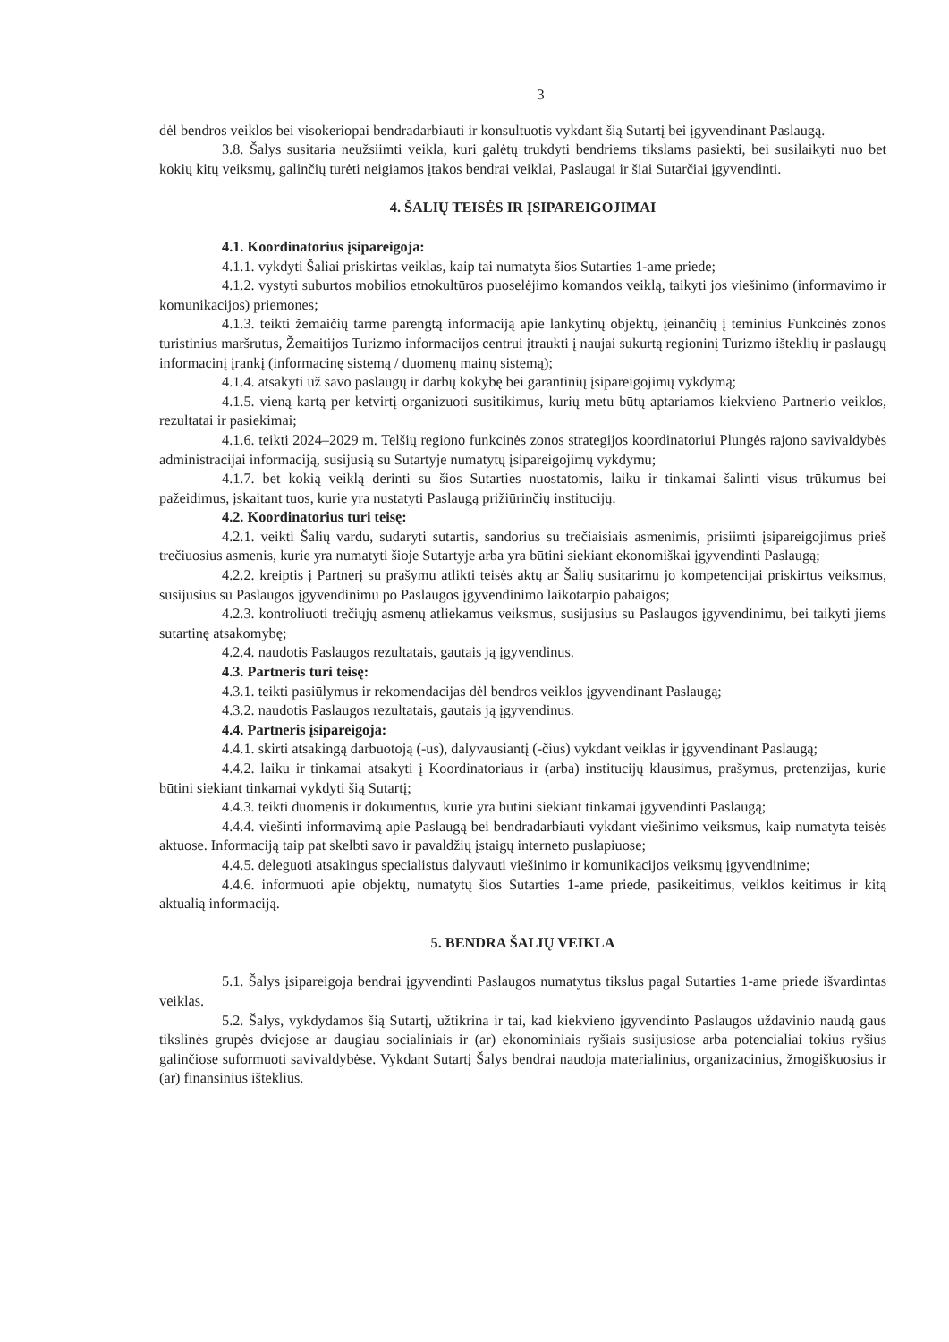3
dėl bendros veiklos bei visokeriopai bendradarbiauti ir konsultuotis vykdant šią Sutartį bei įgyvendinant Paslaugą.
3.8. Šalys susitaria neužsiimti veikla, kuri galėtų trukdyti bendriems tikslams pasiekti, bei susilaikyti nuo bet kokių kitų veiksmų, galinčių turėti neigiamos įtakos bendrai veiklai, Paslaugai ir šiai Sutarčiai įgyvendinti.
4. ŠALIŲ TEISĖS IR ĮSIPAREIGOJIMAI
4.1. Koordinatorius įsipareigoja:
4.1.1. vykdyti Šaliai priskirtas veiklas, kaip tai numatyta šios Sutarties 1-ame priede;
4.1.2. vystyti suburtos mobilios etnokultūros puoselėjimo komandos veiklą, taikyti jos viešinimo (informavimo ir komunikacijos) priemones;
4.1.3. teikti žemaičių tarme parengtą informaciją apie lankytinų objektų, įeinančių į teminius Funkcinės zonos turistinius maršrutus, Žemaitijos Turizmo informacijos centrui įtraukti į naujai sukurtą regioninį Turizmo išteklių ir paslaugų informacinį įrankį (informacinę sistemą / duomenų mainų sistemą);
4.1.4. atsakyti už savo paslaugų ir darbų kokybę bei garantinių įsipareigojimų vykdymą;
4.1.5. vieną kartą per ketvirtį organizuoti susitikimus, kurių metu būtų aptariamos kiekvieno Partnerio veiklos, rezultatai ir pasiekimai;
4.1.6. teikti 2024–2029 m. Telšių regiono funkcinės zonos strategijos koordinatoriui Plungės rajono savivaldybės administracijai informaciją, susijusią su Sutartyje numatytų įsipareigojimų vykdymu;
4.1.7. bet kokią veiklą derinti su šios Sutarties nuostatomis, laiku ir tinkamai šalinti visus trūkumus bei pažeidimus, įskaitant tuos, kurie yra nustatyti Paslaugą prižiūrinčių institucijų.
4.2. Koordinatorius turi teisę:
4.2.1. veikti Šalių vardu, sudaryti sutartis, sandorius su trečiaisiais asmenimis, prisiimti įsipareigojimus prieš trečiuosius asmenis, kurie yra numatyti šioje Sutartyje arba yra būtini siekiant ekonomiškai įgyvendinti Paslaugą;
4.2.2. kreiptis į Partnerį su prašymu atlikti teisės aktų ar Šalių susitarimu jo kompetencijai priskirtus veiksmus, susijusius su Paslaugos įgyvendinimu po Paslaugos įgyvendinimo laikotarpio pabaigos;
4.2.3. kontroliuoti trečiųjų asmenų atliekamus veiksmus, susijusius su Paslaugos įgyvendinimu, bei taikyti jiems sutartinę atsakomybę;
4.2.4. naudotis Paslaugos rezultatais, gautais ją įgyvendinus.
4.3. Partneris turi teisę:
4.3.1. teikti pasiūlymus ir rekomendacijas dėl bendros veiklos įgyvendinant Paslaugą;
4.3.2. naudotis Paslaugos rezultatais, gautais ją įgyvendinus.
4.4. Partneris įsipareigoja:
4.4.1. skirti atsakingą darbuotoją (-us), dalyvausiantį (-čius) vykdant veiklas ir įgyvendinant Paslaugą;
4.4.2. laiku ir tinkamai atsakyti į Koordinatoriaus ir (arba) institucijų klausimus, prašymus, pretenzijas, kurie būtini siekiant tinkamai vykdyti šią Sutartį;
4.4.3. teikti duomenis ir dokumentus, kurie yra būtini siekiant tinkamai įgyvendinti Paslaugą;
4.4.4. viešinti informavimą apie Paslaugą bei bendradarbiauti vykdant viešinimo veiksmus, kaip numatyta teisės aktuose. Informaciją taip pat skelbti savo ir pavaldžių įstaigų interneto puslapiuose;
4.4.5. deleguoti atsakingus specialistus dalyvauti viešinimo ir komunikacijos veiksmų įgyvendinime;
4.4.6. informuoti apie objektų, numatytų šios Sutarties 1-ame priede, pasikeitimus, veiklos keitimus ir kitą aktualią informaciją.
5. BENDRA ŠALIŲ VEIKLA
5.1. Šalys įsipareigoja bendrai įgyvendinti Paslaugos numatytus tikslus pagal Sutarties 1-ame priede išvardintas veiklas.
5.2. Šalys, vykdydamos šią Sutartį, užtikrina ir tai, kad kiekvieno įgyvendinto Paslaugos uždavinio naudą gaus tikslinės grupės dviejose ar daugiau socialiniais ir (ar) ekonominiais ryšiais susijusiose arba potencialiai tokius ryšius galinčiose suformuoti savivaldybėse. Vykdant Sutartį Šalys bendrai naudoja materialinius, organizacinius, žmogiškuosius ir (ar) finansinius išteklius.